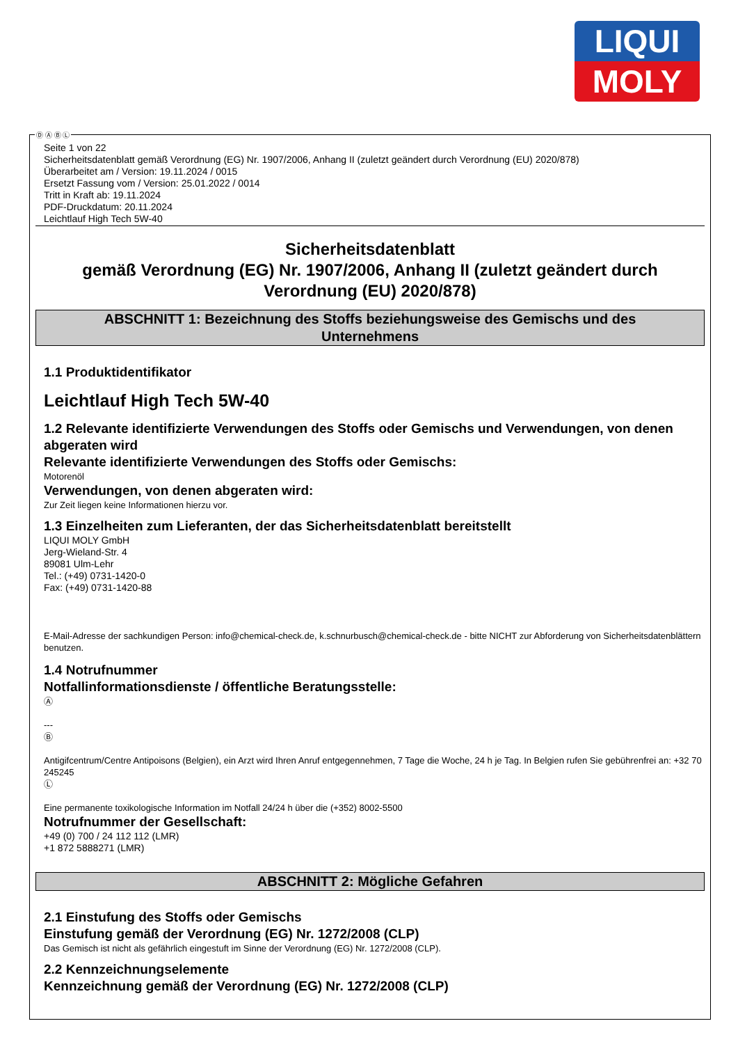LIQUI
MOLY
Seite 1 von 22
Sicherheitsdatenblatt gemäß Verordnung (EG) Nr. 1907/2006, Anhang II (zuletzt geändert durch Verordnung (EU) 2020/878)
Überarbeitet am / Version: 19.11.2024 / 0015
Ersetzt Fassung vom / Version: 25.01.2022 / 0014
Tritt in Kraft ab: 19.11.2024
PDF-Druckdatum: 20.11.2024
Leichtlauf High Tech 5W-40
Sicherheitsdatenblatt
gemäß Verordnung (EG) Nr. 1907/2006, Anhang II (zuletzt geändert durch Verordnung (EU) 2020/878)
ABSCHNITT 1: Bezeichnung des Stoffs beziehungsweise des Gemischs und des Unternehmens
1.1 Produktidentifikator
Leichtlauf High Tech 5W-40
1.2 Relevante identifizierte Verwendungen des Stoffs oder Gemischs und Verwendungen, von denen abgeraten wird
Relevante identifizierte Verwendungen des Stoffs oder Gemischs:
Motorenöl
Verwendungen, von denen abgeraten wird:
Zur Zeit liegen keine Informationen hierzu vor.
1.3 Einzelheiten zum Lieferanten, der das Sicherheitsdatenblatt bereitstellt
LIQUI MOLY GmbH
Jerg-Wieland-Str. 4
89081 Ulm-Lehr
Tel.: (+49) 0731-1420-0
Fax: (+49) 0731-1420-88
E-Mail-Adresse der sachkundigen Person: info@chemical-check.de, k.schnurbusch@chemical-check.de - bitte NICHT zur Abforderung von Sicherheitsdatenblättern benutzen.
1.4 Notrufnummer
Notfallinformationsdienste / öffentliche Beratungsstelle:
Ⓐ
---
Ⓑ
Antigifcentrum/Centre Antipoisons (Belgien), ein Arzt wird Ihren Anruf entgegennehmen, 7 Tage die Woche, 24 h je Tag. In Belgien rufen Sie gebührenfrei an: +32 70 245245
Ⓛ
Eine permanente toxikologische Information im Notfall 24/24 h über die (+352) 8002-5500
Notrufnummer der Gesellschaft:
+49 (0) 700 / 24 112 112 (LMR)
+1 872 5888271 (LMR)
ABSCHNITT 2: Mögliche Gefahren
2.1 Einstufung des Stoffs oder Gemischs
Einstufung gemäß der Verordnung (EG) Nr. 1272/2008 (CLP)
Das Gemisch ist nicht als gefährlich eingestuft im Sinne der Verordnung (EG) Nr. 1272/2008 (CLP).
2.2 Kennzeichnungselemente
Kennzeichnung gemäß der Verordnung (EG) Nr. 1272/2008 (CLP)
Ⓓ Ⓐ Ⓑ Ⓛ